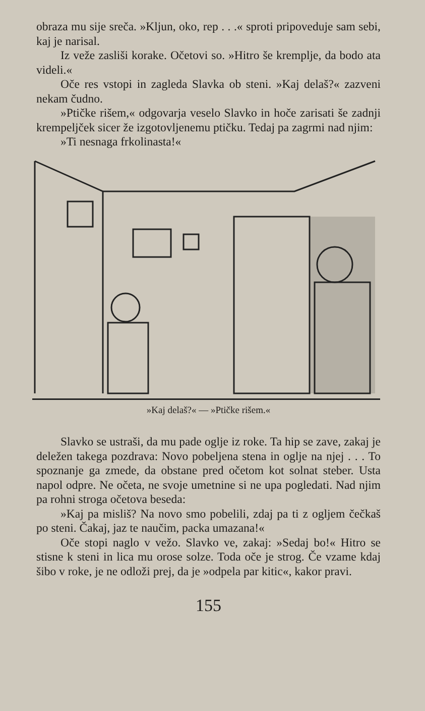obraza mu sije sreča. »Kljun, oko, rep . . .« sproti pripoveduje sam sebi, kaj je narisal.
Iz veže zasliši korake. Očetovi so. »Hitro še kremplje, da bodo ata videli.«
Oče res vstopi in zagleda Slavka ob steni. »Kaj delaš?« zazveni nekam čudno.
»Ptičke rišem,« odgovarja veselo Slavko in hoče zarisati še zadnji krempeljček sicer že izgotovljenemu ptičku. Tedaj pa zagrmi nad njim:
»Ti nesnaga frkolinasta!«
»Kaj delaš?« — »Ptičke rišem.«
Slavko se ustraši, da mu pade oglje iz roke. Ta hip se zave, zakaj je deležen takega pozdrava: Novo pobeljena stena in oglje na njej . . . To spoznanje ga zmede, da obstane pred očetom kot solnat steber. Usta napol odpre. Ne očeta, ne svoje umetnine si ne upa pogledati. Nad njim pa rohni stroga očetova beseda:
»Kaj pa misliš? Na novo smo pobelili, zdaj pa ti z ogljem čečkaš po steni. Čakaj, jaz te naučim, packa umazana!«
Oče stopi naglo v vežo. Slavko ve, zakaj: »Sedaj bo!« Hitro se stisne k steni in lica mu orose solze. Toda oče je strog. Če vzame kdaj šibo v roke, je ne odloži prej, da je »odpela par kitic«, kakor pravi.
155